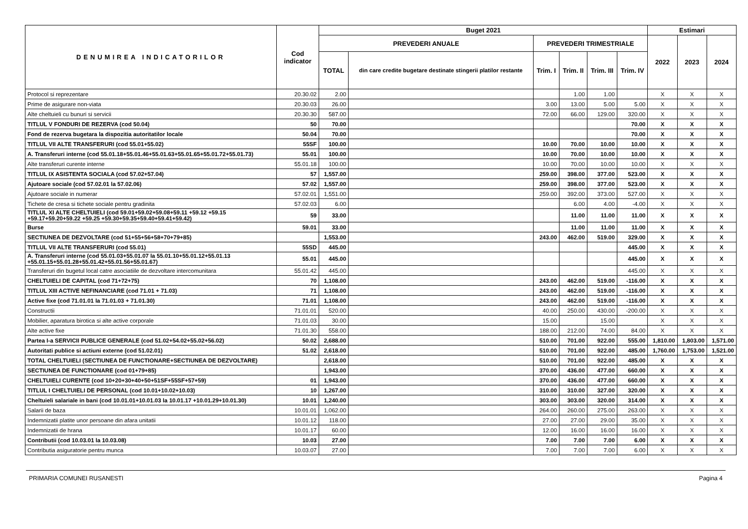| DENUMIREA INDICATORILOR | Cod indicator | Buget 2021 | | | | | | Estimari | | |
| --- | --- | --- | --- | --- | --- | --- | --- | --- | --- | --- |
| | | PREVEDERI ANUALE | | PREVEDERI TRIMESTRIALE | | | | 2022 | 2023 | 2024 |
| | | TOTAL | din care credite bugetare destinate stingerii platilor restante | Trim. I | Trim. II | Trim. III | Trim. IV | | | |
| Protocol si reprezentare | 20.30.02 | 2.00 | | | 1.00 | 1.00 | | X | X | X |
| Prime de asigurare non-viata | 20.30.03 | 26.00 | | 3.00 | 13.00 | 5.00 | 5.00 | X | X | X |
| Alte cheltuieli cu bunuri si servicii | 20.30.30 | 587.00 | | 72.00 | 66.00 | 129.00 | 320.00 | X | X | X |
| TITLUL V FONDURI DE REZERVA (cod 50.04) | 50 | 70.00 | | | | | 70.00 | X | X | X |
| Fond de rezerva bugetara la dispozitia autoritatilor locale | 50.04 | 70.00 | | | | | 70.00 | X | X | X |
| TITLUL VII ALTE TRANSFERURI (cod 55.01+55.02) | 55SF | 100.00 | | 10.00 | 70.00 | 10.00 | 10.00 | X | X | X |
| A. Transferuri interne (cod 55.01.18+55.01.46+55.01.63+55.01.65+55.01.72+55.01.73) | 55.01 | 100.00 | | 10.00 | 70.00 | 10.00 | 10.00 | X | X | X |
| Alte transferuri curente interne | 55.01.18 | 100.00 | | 10.00 | 70.00 | 10.00 | 10.00 | X | X | X |
| TITLUL IX ASISTENTA SOCIALA (cod 57.02+57.04) | 57 | 1,557.00 | | 259.00 | 398.00 | 377.00 | 523.00 | X | X | X |
| Ajutoare sociale (cod 57.02.01 la 57.02.06) | 57.02 | 1,557.00 | | 259.00 | 398.00 | 377.00 | 523.00 | X | X | X |
| Ajutoare sociale in numerar | 57.02.01 | 1,551.00 | | 259.00 | 392.00 | 373.00 | 527.00 | X | X | X |
| Tichete de cresa si tichete sociale pentru gradinita | 57.02.03 | 6.00 | | | 6.00 | 4.00 | -4.00 | X | X | X |
| TITLUL XI ALTE CHELTUIELI (cod 59.01+59.02+59.08+59.11 +59.12 +59.15 +59.17+59.20+59.22 +59.25 +59.30+59.35+59.40+59.41+59.42) | 59 | 33.00 | | | 11.00 | 11.00 | 11.00 | X | X | X |
| Burse | 59.01 | 33.00 | | | 11.00 | 11.00 | 11.00 | X | X | X |
| SECTIUNEA DE DEZVOLTARE (cod 51+55+56+58+70+79+85) | | 1,553.00 | | 243.00 | 462.00 | 519.00 | 329.00 | X | X | X |
| TITLUL VII ALTE TRANSFERURI (cod 55.01) | 55SD | 445.00 | | | | | 445.00 | X | X | X |
| A. Transferuri interne (cod 55.01.03+55.01.07 la 55.01.10+55.01.12+55.01.13 +55.01.15+55.01.28+55.01.42+55.01.56+55.01.67) | 55.01 | 445.00 | | | | | 445.00 | X | X | X |
| Transferuri din bugetul local catre asociatiile de dezvoltare intercomunitara | 55.01.42 | 445.00 | | | | | 445.00 | X | X | X |
| CHELTUIELI DE CAPITAL (cod 71+72+75) | 70 | 1,108.00 | | 243.00 | 462.00 | 519.00 | -116.00 | X | X | X |
| TITLUL XIII ACTIVE NEFINANCIARE (cod 71.01 + 71.03) | 71 | 1,108.00 | | 243.00 | 462.00 | 519.00 | -116.00 | X | X | X |
| Active fixe (cod 71.01.01 la 71.01.03 + 71.01.30) | 71.01 | 1,108.00 | | 243.00 | 462.00 | 519.00 | -116.00 | X | X | X |
| Constructii | 71.01.01 | 520.00 | | 40.00 | 250.00 | 430.00 | -200.00 | X | X | X |
| Mobilier, aparatura birotica si alte active corporale | 71.01.03 | 30.00 | | 15.00 | | 15.00 | | X | X | X |
| Alte active fixe | 71.01.30 | 558.00 | | 188.00 | 212.00 | 74.00 | 84.00 | X | X | X |
| Partea I-a SERVICII PUBLICE GENERALE (cod 51.02+54.02+55.02+56.02) | 50.02 | 2,688.00 | | 510.00 | 701.00 | 922.00 | 555.00 | 1,810.00 | 1,803.00 | 1,571.00 |
| Autoritati publice si actiuni externe (cod 51.02.01) | 51.02 | 2,618.00 | | 510.00 | 701.00 | 922.00 | 485.00 | 1,760.00 | 1,753.00 | 1,521.00 |
| TOTAL CHELTUIELI (SECTIUNEA DE FUNCTIONARE+SECTIUNEA DE DEZVOLTARE) | | 2,618.00 | | 510.00 | 701.00 | 922.00 | 485.00 | X | X | X |
| SECTIUNEA DE FUNCTIONARE (cod 01+79+85) | | 1,943.00 | | 370.00 | 436.00 | 477.00 | 660.00 | X | X | X |
| CHELTUIELI CURENTE (cod 10+20+30+40+50+51SF+55SF+57+59) | 01 | 1,943.00 | | 370.00 | 436.00 | 477.00 | 660.00 | X | X | X |
| TITLUL I CHELTUIELI DE PERSONAL (cod 10.01+10.02+10.03) | 10 | 1,267.00 | | 310.00 | 310.00 | 327.00 | 320.00 | X | X | X |
| Cheltuieli salariale in bani (cod 10.01.01+10.01.03 la 10.01.17 +10.01.29+10.01.30) | 10.01 | 1,240.00 | | 303.00 | 303.00 | 320.00 | 314.00 | X | X | X |
| Salarii de baza | 10.01.01 | 1,062.00 | | 264.00 | 260.00 | 275.00 | 263.00 | X | X | X |
| Indemnizatii platite unor persoane din afara unitatii | 10.01.12 | 118.00 | | 27.00 | 27.00 | 29.00 | 35.00 | X | X | X |
| Indemnizatii de hrana | 10.01.17 | 60.00 | | 12.00 | 16.00 | 16.00 | 16.00 | X | X | X |
| Contributii (cod 10.03.01 la 10.03.08) | 10.03 | 27.00 | | 7.00 | 7.00 | 7.00 | 6.00 | X | X | X |
| Contributia asiguratorie pentru munca | 10.03.07 | 27.00 | | 7.00 | 7.00 | 7.00 | 6.00 | X | X | X |
PRIMARIA COMUNEI RUSANESTI Pagina 4